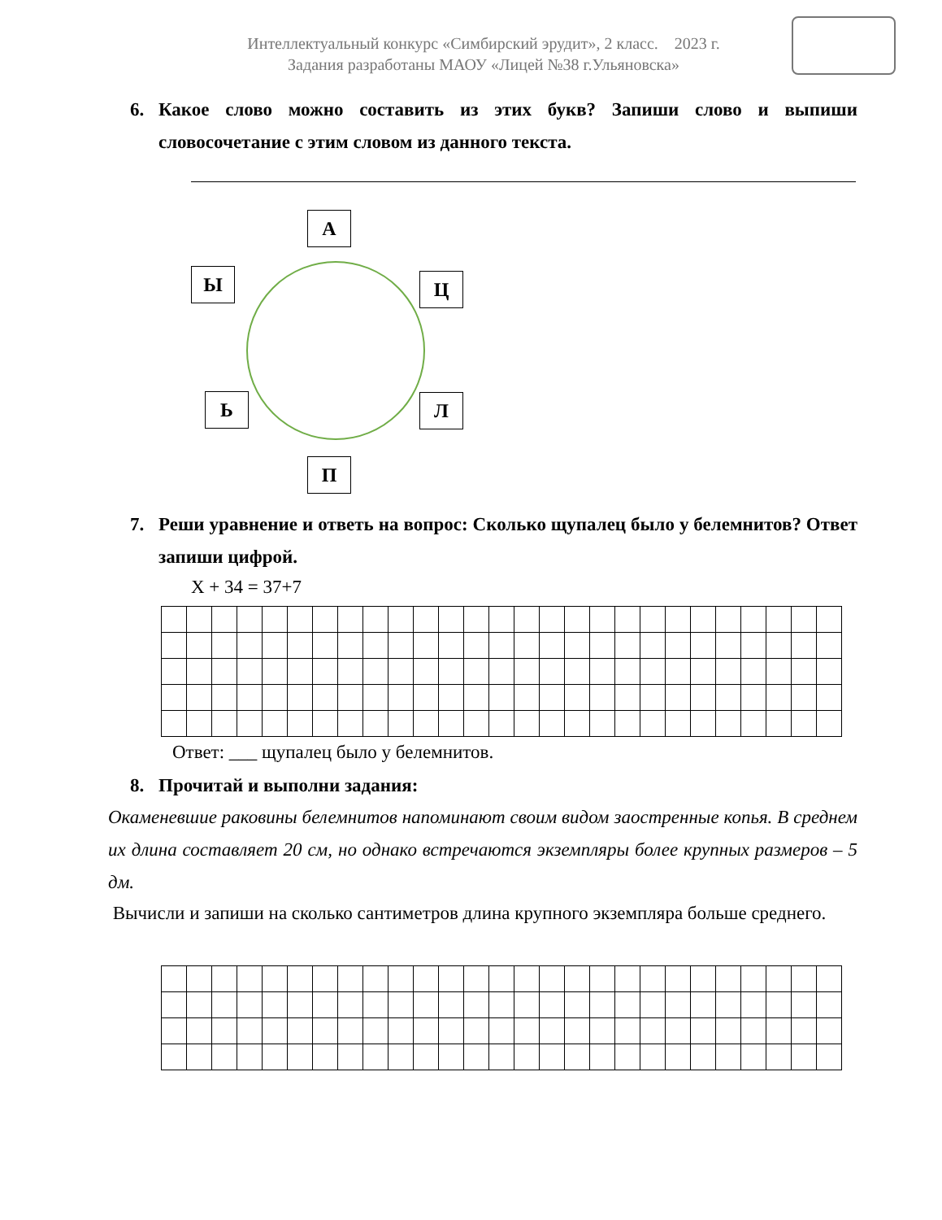Интеллектуальный конкурс «Симбирский эрудит», 2 класс. 2023 г.
Задания разработаны МАОУ «Лицей №38 г.Ульяновска»
6.
Какое слово можно составить из этих букв? Запиши слово и выпиши словосочетание с этим словом из данного текста.
А
Ы Ц
Ь Л
П
7.
Реши уравнение и ответь на вопрос: Сколько щупалец было у белемнитов? Ответ запиши цифрой.
X + 34 = 37+7
Ответ: ___ щупалец было у белемнитов.
8.
Прочитай и выполни задания:
Окаменевшие раковины белемнитов напоминают своим видом заостренные копья. В среднем их длина составляет 20 см, но однако встречаются экземпляры более крупных размеров – 5 дм.
Вычисли и запиши на сколько сантиметров длина крупного экземпляра больше среднего.